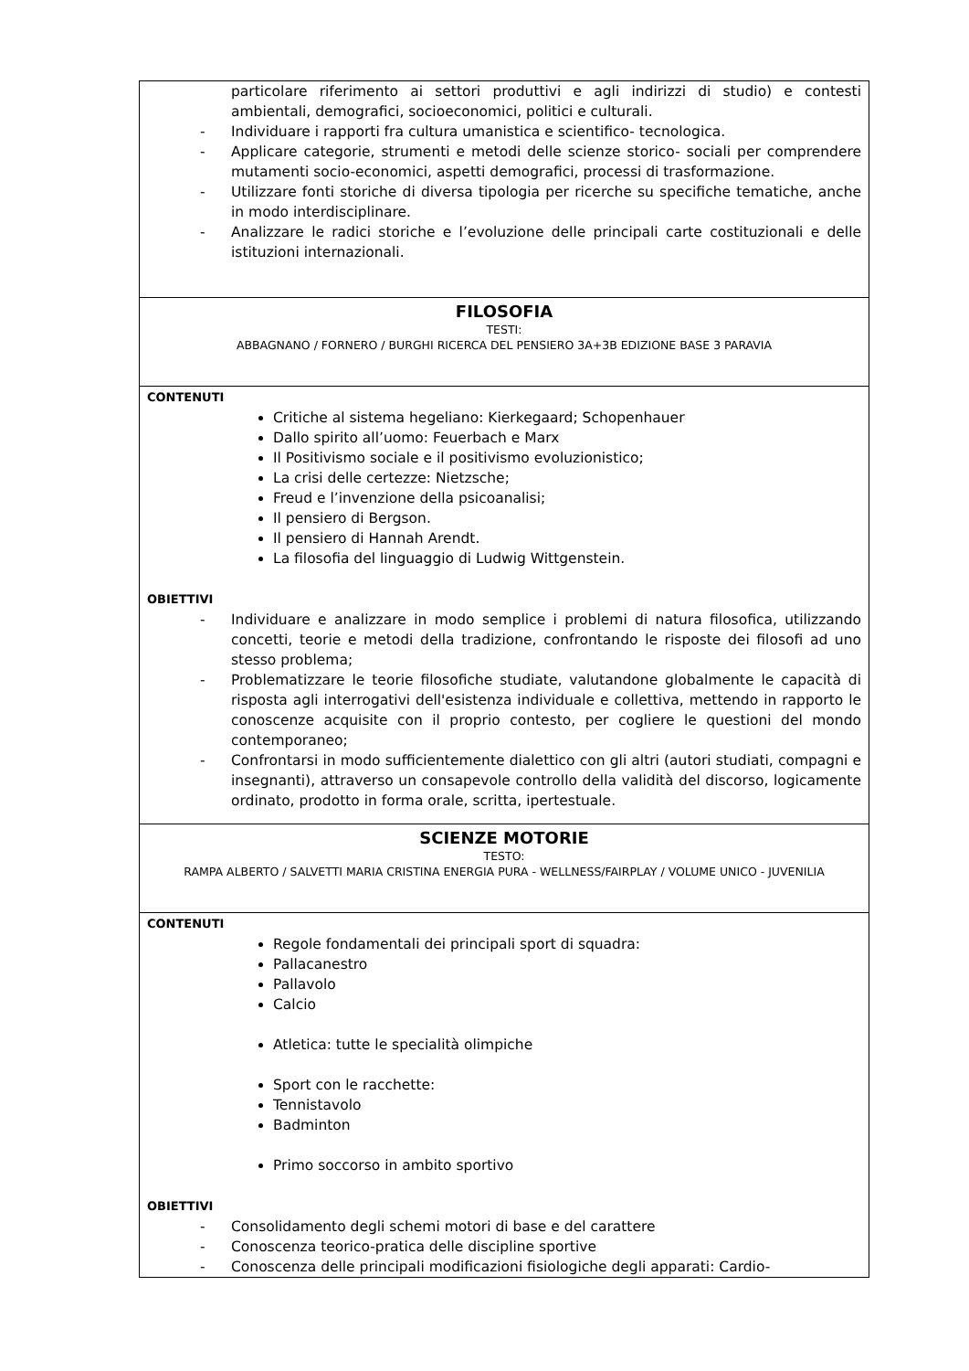| particolare riferimento ai settori produttivi e agli indirizzi di studio) e contesti ambientali, demografici, socioeconomici, politici e culturali. - Individuare i rapporti fra cultura umanistica e scientifico- tecnologica. - Applicare categorie, strumenti e metodi delle scienze storico- sociali per comprendere mutamenti socio-economici, aspetti demografici, processi di trasformazione. - Utilizzare fonti storiche di diversa tipologia per ricerche su specifiche tematiche, anche in modo interdisciplinare. - Analizzare le radici storiche e l’evoluzione delle principali carte costituzionali e delle istituzioni internazionali. |
| FILOSOFIA TESTI: ABBAGNANO / FORNERO / BURGHI RICERCA DEL PENSIERO 3A+3B EDIZIONE BASE 3 PARAVIA |
| CONTENUTI Critiche al sistema hegeliano: Kierkegaard; Schopenhauer Dallo spirito all’uomo: Feuerbach e Marx Il Positivismo sociale e il positivismo evoluzionistico; La crisi delle certezze: Nietzsche; Freud e l’invenzione della psicoanalisi; Il pensiero di Bergson. Il pensiero di Hannah Arendt. La filosofia del linguaggio di Ludwig Wittgenstein. OBIETTIVI - Individuare e analizzare in modo semplice i problemi di natura filosofica, utilizzando concetti, teorie e metodi della tradizione, confrontando le risposte dei filosofi ad uno stesso problema; - Problematizzare le teorie filosofiche studiate, valutandone globalmente le capacità di risposta agli interrogativi dell'esistenza individuale e collettiva, mettendo in rapporto le conoscenze acquisite con il proprio contesto, per cogliere le questioni del mondo contemporaneo; - Confrontarsi in modo sufficientemente dialettico con gli altri (autori studiati, compagni e insegnanti), attraverso un consapevole controllo della validità del discorso, logicamente ordinato, prodotto in forma orale, scritta, ipertestuale. |
| SCIENZE MOTORIE TESTO: RAMPA ALBERTO / SALVETTI MARIA CRISTINA ENERGIA PURA - WELLNESS/FAIRPLAY / VOLUME UNICO - JUVENILIA |
| CONTENUTI Regole fondamentali dei principali sport di squadra: Pallacanestro Pallavolo Calcio Atletica: tutte le specialità olimpiche Sport con le racchette: Tennistavolo Badminton Primo soccorso in ambito sportivo OBIETTIVI - Consolidamento degli schemi motori di base e del carattere - Conoscenza teorico-pratica delle discipline sportive - Conoscenza delle principali modificazioni fisiologiche degli apparati: Cardio- |